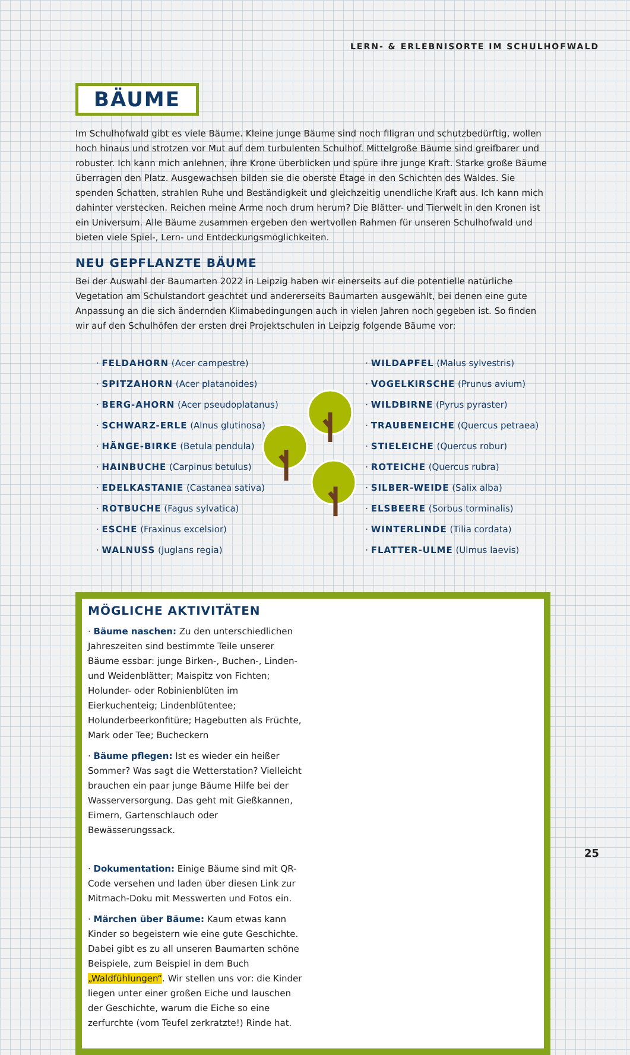LERN- & ERLEBNISORTE IM SCHULHOFWALD
BÄUME
Im Schulhofwald gibt es viele Bäume. Kleine junge Bäume sind noch filigran und schutzbedürftig, wollen hoch hinaus und strotzen vor Mut auf dem turbulenten Schulhof. Mittelgroße Bäume sind greifbarer und robuster. Ich kann mich anlehnen, ihre Krone überblicken und spüre ihre junge Kraft. Starke große Bäume überragen den Platz. Ausgewachsen bilden sie die oberste Etage in den Schichten des Waldes. Sie spenden Schatten, strahlen Ruhe und Beständigkeit und gleichzeitig unendliche Kraft aus. Ich kann mich dahinter verstecken. Reichen meine Arme noch drum herum? Die Blätter- und Tierwelt in den Kronen ist ein Universum. Alle Bäume zusammen ergeben den wertvollen Rahmen für unseren Schulhofwald und bieten viele Spiel-, Lern- und Entdeckungsmöglichkeiten.
NEU GEPFLANZTE BÄUME
Bei der Auswahl der Baumarten 2022 in Leipzig haben wir einerseits auf die potentielle natürliche Vegetation am Schulstandort geachtet und andererseits Baumarten ausgewählt, bei denen eine gute Anpassung an die sich ändernden Klimabedingungen auch in vielen Jahren noch gegeben ist. So finden wir auf den Schulhöfen der ersten drei Projektschulen in Leipzig folgende Bäume vor:
· FELDAHORN (Acer campestre)
· SPITZAHORN (Acer platanoides)
· BERG-AHORN (Acer pseudoplatanus)
· SCHWARZ-ERLE (Alnus glutinosa)
· HÄNGE-BIRKE (Betula pendula)
· HAINBUCHE (Carpinus betulus)
· EDELKASTANIE (Castanea sativa)
· ROTBUCHE (Fagus sylvatica)
· ESCHE (Fraxinus excelsior)
· WALNUSS (Juglans regia)
· WILDAPFEL (Malus sylvestris)
· VOGELKIRSCHE (Prunus avium)
· WILDBIRNE (Pyrus pyraster)
· TRAUBENEICHE (Quercus petraea)
· STIELEICHE (Quercus robur)
· ROTEICHE (Quercus rubra)
· SILBER-WEIDE (Salix alba)
· ELSBEERE (Sorbus torminalis)
· WINTERLINDE (Tilia cordata)
· FLATTER-ULME (Ulmus laevis)
MÖGLICHE AKTIVITÄTEN
· Bäume naschen: Zu den unterschiedlichen Jahreszeiten sind bestimmte Teile unserer Bäume essbar: junge Birken-, Buchen-, Linden- und Weidenblätter; Maispitz von Fichten; Holunder- oder Robinienblüten im Eierkuchenteig; Lindenblütentee; Holunderbeerkonfitüre; Hagebutten als Früchte, Mark oder Tee; Bucheckern
· Bäume pflegen: Ist es wieder ein heißer Sommer? Was sagt die Wetterstation? Vielleicht brauchen ein paar junge Bäume Hilfe bei der Wasserversorgung. Das geht mit Gießkannen, Eimern, Gartenschlauch oder Bewässerungssack.
· Dokumentation: Einige Bäume sind mit QR-Code versehen und laden über diesen Link zur Mitmach-Doku mit Messwerten und Fotos ein.
· Märchen über Bäume: Kaum etwas kann Kinder so begeistern wie eine gute Geschichte. Dabei gibt es zu all unseren Baumarten schöne Beispiele, zum Beispiel in dem Buch „Waldfühlungen“. Wir stellen uns vor: die Kinder liegen unter einer großen Eiche und lauschen der Geschichte, warum die Eiche so eine zerfurchte (vom Teufel zerkratzte!) Rinde hat.
25